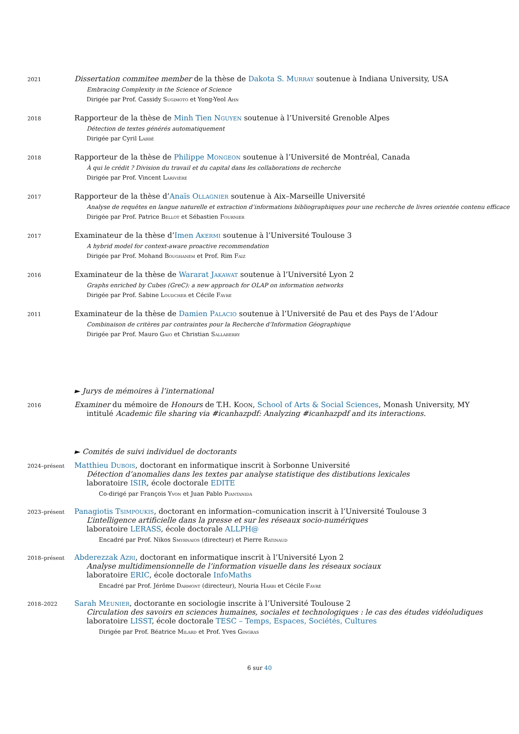2021
Dissertation commitee member de la thèse de Dakota S. Murray soutenue à Indiana University, USA
Embracing Complexity in the Science of Science
Dirigée par Prof. Cassidy Sugimoto et Yong-Yeol Ahn
2018
Rapporteur de la thèse de Minh Tien Nguyen soutenue à l’Université Grenoble Alpes
Détection de textes générés automatiquement
Dirigée par Cyril Labbé
2018
Rapporteur de la thèse de Philippe Mongeon soutenue à l’Université de Montréal, Canada
À qui le crédit ? Division du travail et du capital dans les collaborations de recherche
Dirigée par Prof. Vincent Larivière
2017
Rapporteur de la thèse d’Anaïs Ollagnier soutenue à Aix–Marseille Université
Analyse de requêtes en langue naturelle et extraction d’informations bibliographiques pour une recherche de livres orientée contenu efficace
Dirigée par Prof. Patrice Bellot et Sébastien Fournier
2017
Examinateur de la thèse d’Imen Akermi soutenue à l’Université Toulouse 3
A hybrid model for context-aware proactive recommendation
Dirigée par Prof. Mohand Boughanem et Prof. Rim Faiz
2016
Examinateur de la thèse de Wararat Jakawat soutenue à l’Université Lyon 2
Graphs enriched by Cubes (GreC): a new approach for OLAP on information networks
Dirigée par Prof. Sabine Loudcher et Cécile Favre
2011
Examinateur de la thèse de Damien Palacio soutenue à l’Université de Pau et des Pays de l’Adour
Combinaison de critères par contraintes pour la Recherche d’Information Géographique
Dirigée par Prof. Mauro Gaio et Christian Sallaberry
► Jurys de mémoires à l’international
2016
Examiner du mémoire de Honours de T.H. Koon, School of Arts & Social Sciences, Monash University, MY
intitulé Academic file sharing via #icanhazpdf: Analyzing #icanhazpdf and its interactions.
► Comités de suivi individuel de doctorants
2024–présent
Matthieu Dubois, doctorant en informatique inscrit à Sorbonne Université
Détection d’anomalies dans les textes par analyse statistique des distibutions lexicales
laboratoire ISIR, école doctorale EDITE
Co-dirigé par François Yvon et Juan Pablo Piantanida
2023–présent
Panagiotis Tsimpoukis, doctorant en information–comunication inscrit à l’Université Toulouse 3
L’intelligence artificielle dans la presse et sur les réseaux socio-numériques
laboratoire LERASS, école doctorale ALLPH@
Encadré par Prof. Nikos Smyrnaios (directeur) et Pierre Ratinaud
2018–présent
Abderezzak Azri, doctorant en informatique inscrit à l’Université Lyon 2
Analyse multidimensionnelle de l’information visuelle dans les réseaux sociaux
laboratoire ERIC, école doctorale InfoMaths
Encadré par Prof. Jérôme Darmont (directeur), Nouria Harbi et Cécile Favre
2018–2022
Sarah Meunier, doctorante en sociologie inscrite à l’Université Toulouse 2
Circulation des savoirs en sciences humaines, sociales et technologiques : le cas des études vidéoludiques
laboratoire LISST, école doctorale TESC – Temps, Espaces, Sociétés, Cultures
Dirigée par Prof. Béatrice Milard et Prof. Yves Gingras
6 sur 40